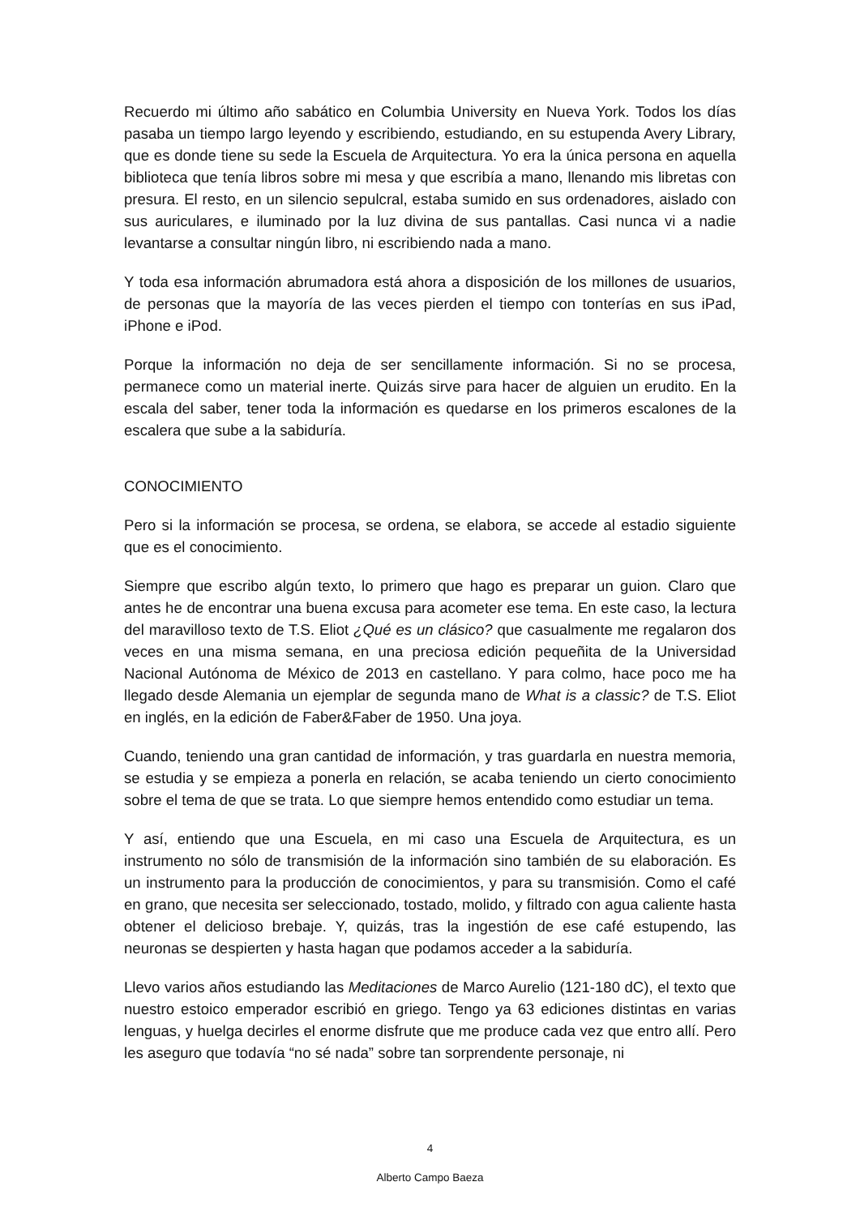Recuerdo mi último año sabático en Columbia University en Nueva York. Todos los días pasaba un tiempo largo leyendo y escribiendo, estudiando, en su estupenda Avery Library, que es donde tiene su sede la Escuela de Arquitectura. Yo era la única persona en aquella biblioteca que tenía libros sobre mi mesa y que escribía a mano, llenando mis libretas con presura. El resto, en un silencio sepulcral, estaba sumido en sus ordenadores, aislado con sus auriculares, e iluminado por la luz divina de sus pantallas. Casi nunca vi a nadie levantarse a consultar ningún libro, ni escribiendo nada a mano.
Y toda esa información abrumadora está ahora a disposición de los millones de usuarios, de personas que la mayoría de las veces pierden el tiempo con tonterías en sus iPad, iPhone e iPod.
Porque la información no deja de ser sencillamente información. Si no se procesa, permanece como un material inerte. Quizás sirve para hacer de alguien un erudito. En la escala del saber, tener toda la información es quedarse en los primeros escalones de la escalera que sube a la sabiduría.
CONOCIMIENTO
Pero si la información se procesa, se ordena, se elabora, se accede al estadio siguiente que es el conocimiento.
Siempre que escribo algún texto, lo primero que hago es preparar un guion. Claro que antes he de encontrar una buena excusa para acometer ese tema. En este caso, la lectura del maravilloso texto de T.S. Eliot ¿Qué es un clásico? que casualmente me regalaron dos veces en una misma semana, en una preciosa edición pequeñita de la Universidad Nacional Autónoma de México de 2013 en castellano. Y para colmo, hace poco me ha llegado desde Alemania un ejemplar de segunda mano de What is a classic? de T.S. Eliot en inglés, en la edición de Faber&Faber de 1950. Una joya.
Cuando, teniendo una gran cantidad de información, y tras guardarla en nuestra memoria, se estudia y se empieza a ponerla en relación, se acaba teniendo un cierto conocimiento sobre el tema de que se trata. Lo que siempre hemos entendido como estudiar un tema.
Y así, entiendo que una Escuela, en mi caso una Escuela de Arquitectura, es un instrumento no sólo de transmisión de la información sino también de su elaboración. Es un instrumento para la producción de conocimientos, y para su transmisión. Como el café en grano, que necesita ser seleccionado, tostado, molido, y filtrado con agua caliente hasta obtener el delicioso brebaje. Y, quizás, tras la ingestión de ese café estupendo, las neuronas se despierten y hasta hagan que podamos acceder a la sabiduría.
Llevo varios años estudiando las Meditaciones de Marco Aurelio (121-180 dC), el texto que nuestro estoico emperador escribió en griego. Tengo ya 63 ediciones distintas en varias lenguas, y huelga decirles el enorme disfrute que me produce cada vez que entro allí. Pero les aseguro que todavía “no sé nada” sobre tan sorprendente personaje, ni
4
Alberto Campo Baeza